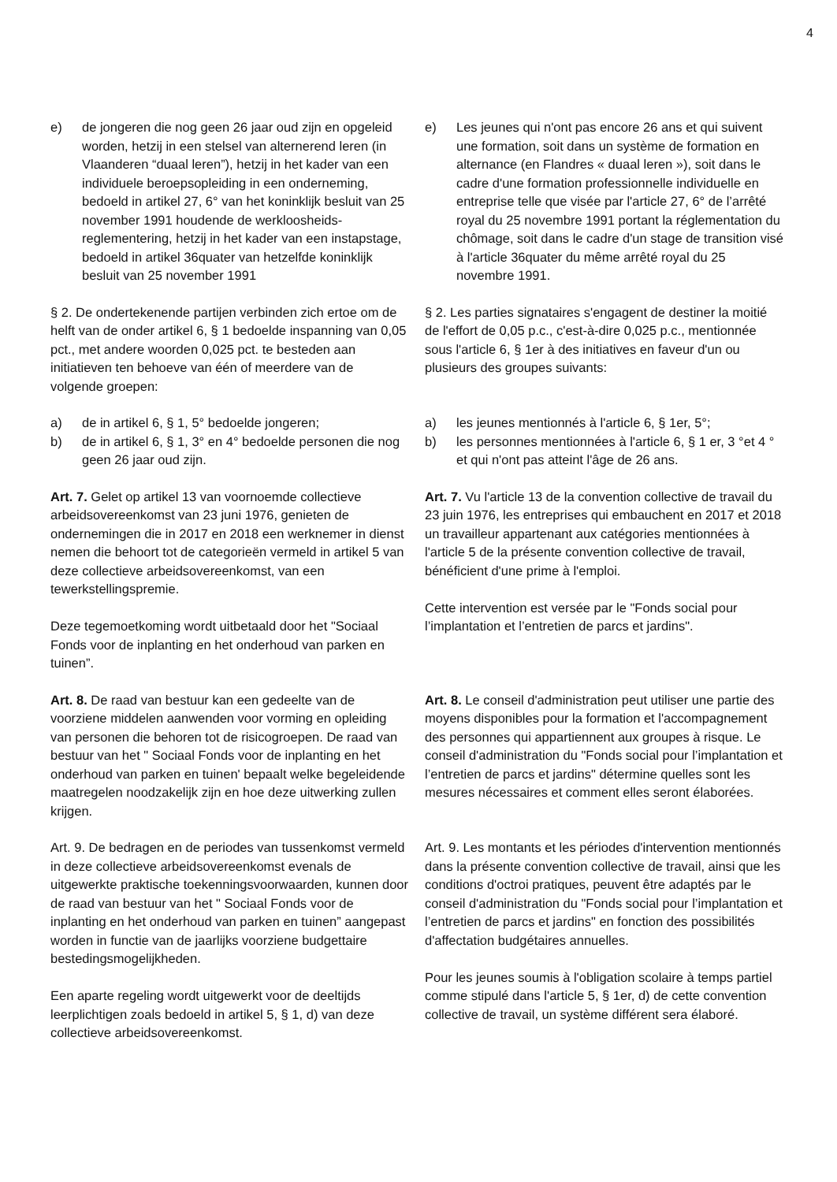4
e) de jongeren die nog geen 26 jaar oud zijn en opgeleid worden, hetzij in een stelsel van alternerend leren (in Vlaanderen “duaal leren”), hetzij in het kader van een individuele beroepsopleiding in een onderneming, bedoeld in artikel 27, 6° van het koninklijk besluit van 25 november 1991 houdende de werkloosheids-reglementering, hetzij in het kader van een instapstage, bedoeld in artikel 36quater van hetzelfde koninklijk besluit van 25 november 1991
e) Les jeunes qui n'ont pas encore 26 ans et qui suivent une formation, soit dans un système de formation en alternance (en Flandres « duaal leren »), soit dans le cadre d'une formation professionnelle individuelle en entreprise telle que visée par l'article 27, 6° de l’arrêté royal du 25 novembre 1991 portant la réglementation du chômage, soit dans le cadre d'un stage de transition visé à l'article 36quater du même arrêté royal du 25 novembre 1991.
§ 2. De ondertekenende partijen verbinden zich ertoe om de helft van de onder artikel 6, § 1 bedoelde inspanning van 0,05 pct., met andere woorden 0,025 pct. te besteden aan initiatieven ten behoeve van één of meerdere van de volgende groepen:
§ 2. Les parties signataires s'engagent de destiner la moitié de l'effort de 0,05 p.c., c'est-à-dire 0,025 p.c., mentionnée sous l'article 6, § 1er à des initiatives en faveur d'un ou plusieurs des groupes suivants:
a) de in artikel 6, § 1, 5° bedoelde jongeren;
b) de in artikel 6, § 1, 3° en 4° bedoelde personen die nog geen 26 jaar oud zijn.
a) les jeunes mentionnés à l'article 6, § 1er, 5°;
b) les personnes mentionnées à l'article 6, § 1 er, 3 °et 4 ° et qui n'ont pas atteint l'âge de 26 ans.
Art. 7. Gelet op artikel 13 van voornoemde collectieve arbeidsovereenkomst van 23 juni 1976, genieten de ondernemingen die in 2017 en 2018 een werknemer in dienst nemen die behoort tot de categorieën vermeld in artikel 5 van deze collectieve arbeidsovereenkomst, van een tewerkstellingspremie.
Deze tegemoetkoming wordt uitbetaald door het "Sociaal Fonds voor de inplanting en het onderhoud van parken en tuinen”.
Art. 7. Vu l'article 13 de la convention collective de travail du 23 juin 1976, les entreprises qui embauchent en 2017 et 2018 un travailleur appartenant aux catégories mentionnées à l'article 5 de la présente convention collective de travail, bénéficient d'une prime à l'emploi.
Cette intervention est versée par le "Fonds social pour l’implantation et l’entretien de parcs et jardins".
Art. 8. De raad van bestuur kan een gedeelte van de voorziene middelen aanwenden voor vorming en opleiding van personen die behoren tot de risicogroepen. De raad van bestuur van het " Sociaal Fonds voor de inplanting en het onderhoud van parken en tuinen' bepaalt welke begeleidende maatregelen noodzakelijk zijn en hoe deze uitwerking zullen krijgen.
Art. 8. Le conseil d'administration peut utiliser une partie des moyens disponibles pour la formation et l'accompagnement des personnes qui appartiennent aux groupes à risque. Le conseil d'administration du "Fonds social pour l’implantation et l’entretien de parcs et jardins" détermine quelles sont les mesures nécessaires et comment elles seront élaborées.
Art. 9. De bedragen en de periodes van tussenkomst vermeld in deze collectieve arbeidsovereenkomst evenals de uitgewerkte praktische toekenningsvoorwaarden, kunnen door de raad van bestuur van het " Sociaal Fonds voor de inplanting en het onderhoud van parken en tuinen” aangepast worden in functie van de jaarlijks voorziene budgettaire bestedingsmogelijkheden.
Een aparte regeling wordt uitgewerkt voor de deeltijds leerplichtigen zoals bedoeld in artikel 5, § 1, d) van deze collectieve arbeidsovereenkomst.
Art. 9. Les montants et les périodes d'intervention mentionnés dans la présente convention collective de travail, ainsi que les conditions d'octroi pratiques, peuvent être adaptés par le conseil d'administration du "Fonds social pour l’implantation et l’entretien de parcs et jardins" en fonction des possibilités d'affectation budgétaires annuelles.
Pour les jeunes soumis à l'obligation scolaire à temps partiel comme stipulé dans l'article 5, § 1er, d) de cette convention collective de travail, un système différent sera élaboré.